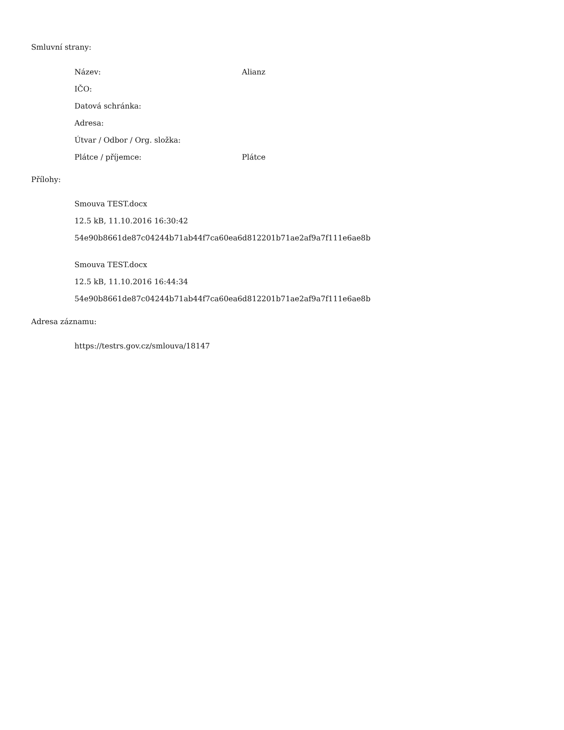Smluvní strany:
| Název: | Alianz |
| IČO: | |
| Datová schránka: | |
| Adresa: | |
| Útvar / Odbor / Org. složka: | |
| Plátce / příjemce: | Plátce |
Přílohy:
Smouva TEST.docx
12.5 kB, 11.10.2016 16:30:42
54e90b8661de87c04244b71ab44f7ca60ea6d812201b71ae2af9a7f111e6ae8b
Smouva TEST.docx
12.5 kB, 11.10.2016 16:44:34
54e90b8661de87c04244b71ab44f7ca60ea6d812201b71ae2af9a7f111e6ae8b
Adresa záznamu:
https://testrs.gov.cz/smlouva/18147